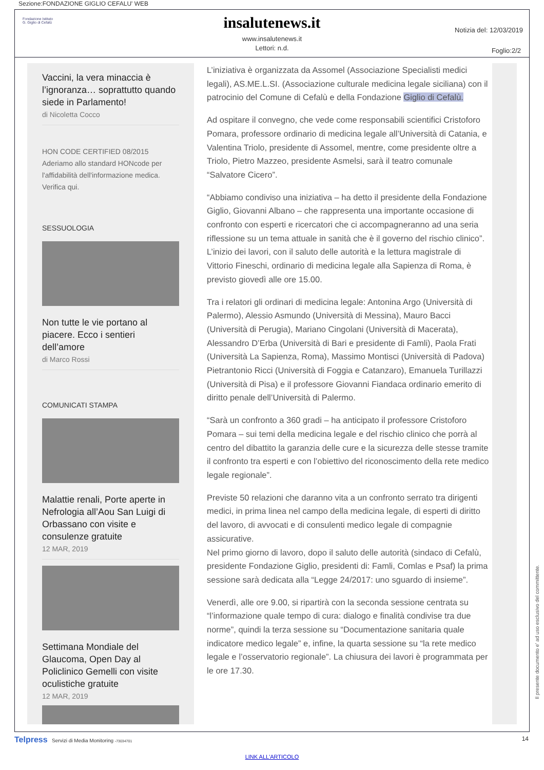Sezione:FONDAZIONE GIGLIO CEFALU' WEB
Fondazione Istituto
G. Giglio di Cefalù
insalutenews.it
www.insalutenews.it
Lettori: n.d.
Notizia del: 12/03/2019
Foglio:2/2
Vaccini, la vera minaccia è l’ignoranza… soprattutto quando siede in Parlamento!
di Nicoletta Cocco
HON CODE CERTIFIED 08/2015 Aderiamo allo standard HONcode per l'affidabilità dell'informazione medica.
Verifica qui.
SESSUOLOGIA
Non tutte le vie portano al piacere. Ecco i sentieri dell’amore
di Marco Rossi
COMUNICATI STAMPA
Malattie renali, Porte aperte in Nefrologia all’Aou San Luigi di Orbassano con visite e consulenze gratuite
12 MAR, 2019
Settimana Mondiale del Glaucoma, Open Day al Policlinico Gemelli con visite oculistiche gratuite
12 MAR, 2019
L’iniziativa è organizzata da Assomel (Associazione Specialisti medici legali), AS.ME.L.SI. (Associazione culturale medicina legale siciliana) con il patrocinio del Comune di Cefalù e della Fondazione Giglio di Cefalù.
Ad ospitare il convegno, che vede come responsabili scientifici Cristoforo Pomara, professore ordinario di medicina legale all’Università di Catania, e Valentina Triolo, presidente di Assomel, mentre, come presidente oltre a Triolo, Pietro Mazzeo, presidente Asmelsi, sarà il teatro comunale “Salvatore Cicero”.
“Abbiamo condiviso una iniziativa – ha detto il presidente della Fondazione Giglio, Giovanni Albano – che rappresenta una importante occasione di confronto con esperti e ricercatori che ci accompagneranno ad una seria riflessione su un tema attuale in sanità che è il governo del rischio clinico”.
L’inizio dei lavori, con il saluto delle autorità e la lettura magistrale di Vittorio Fineschi, ordinario di medicina legale alla Sapienza di Roma, è previsto giovedì alle ore 15.00.
Tra i relatori gli ordinari di medicina legale: Antonina Argo (Università di Palermo), Alessio Asmundo (Università di Messina), Mauro Bacci (Università di Perugia), Mariano Cingolani (Università di Macerata), Alessandro D’Erba (Università di Bari e presidente di Famli), Paola Frati (Università La Sapienza, Roma), Massimo Montisci (Università di Padova) Pietrantonio Ricci (Università di Foggia e Catanzaro), Emanuela Turillazzi (Università di Pisa) e il professore Giovanni Fiandaca ordinario emerito di diritto penale dell’Università di Palermo.
“Sarà un confronto a 360 gradi – ha anticipato il professore Cristoforo Pomara – sui temi della medicina legale e del rischio clinico che porrà al centro del dibattito la garanzia delle cure e la sicurezza delle stesse tramite il confronto tra esperti e con l’obiettivo del riconoscimento della rete medico legale regionale”.
Previste 50 relazioni che daranno vita a un confronto serrato tra dirigenti medici, in prima linea nel campo della medicina legale, di esperti di diritto del lavoro, di avvocati e di consulenti medico legale di compagnie assicurative.
Nel primo giorno di lavoro, dopo il saluto delle autorità (sindaco di Cefalù, presidente Fondazione Giglio, presidenti di: Famli, Comlas e Psaf) la prima sessione sarà dedicata alla “Legge 24/2017: uno sguardo di insieme”.
Venerdì, alle ore 9.00, si ripartirà con la seconda sessione centrata su “l’informazione quale tempo di cura: dialogo e finalità condivise tra due norme”, quindi la terza sessione su “Documentazione sanitaria quale indicatore medico legale” e, infine, la quarta sessione su “la rete medico legale e l’osservatorio regionale”. La chiusura dei lavori è programmata per le ore 17.30.
Il presente documento e' ad uso esclusivo del committente.
Telpress Servizi di Media Monitoring -73034701
14
LINK ALL'ARTICOLO